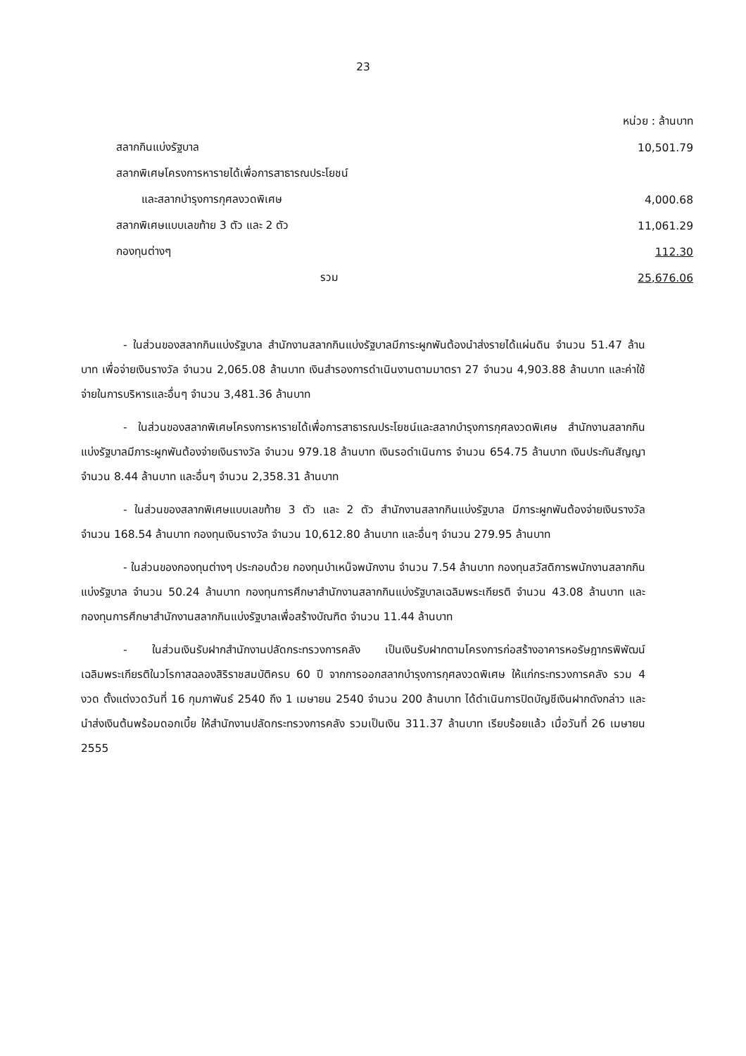23
| | หน่วย : ล้านบาท |
| สลากกินแบ่งรัฐบาล | 10,501.79 |
| สลากพิเศษโครงการหารายได้เพื่อการสาธารณประโยชน์ | |
| และสลากบำรุงการกุศลงวดพิเศษ | 4,000.68 |
| สลากพิเศษแบบเลขท้าย 3 ตัว และ 2 ตัว | 11,061.29 |
| กองทุนต่างๆ | 112.30 |
| รวม | 25,676.06 |
- ในส่วนของสลากกินแบ่งรัฐบาล สำนักงานสลากกินแบ่งรัฐบาลมีภาระผูกพันต้องนำส่งรายได้แผ่นดิน จำนวน 51.47 ล้านบาท เพื่อจ่ายเงินรางวัล จำนวน 2,065.08 ล้านบาท เงินสำรองการดำเนินงานตามมาตรา 27 จำนวน 4,903.88 ล้านบาท และค่าใช้จ่ายในการบริหารและอื่นๆ จำนวน 3,481.36 ล้านบาท
- ในส่วนของสลากพิเศษโครงการหารายได้เพื่อการสาธารณประโยชน์และสลากบำรุงการกุศลงวดพิเศษ สำนักงานสลากกินแบ่งรัฐบาลมีภาระผูกพันต้องจ่ายเงินรางวัล จำนวน 979.18 ล้านบาท เงินรอดำเนินการ จำนวน 654.75 ล้านบาท เงินประกันสัญญา จำนวน 8.44 ล้านบาท และอื่นๆ จำนวน 2,358.31 ล้านบาท
- ในส่วนของสลากพิเศษแบบเลขท้าย 3 ตัว และ 2 ตัว สำนักงานสลากกินแบ่งรัฐบาล มีภาระผูกพันต้องจ่ายเงินรางวัล จำนวน 168.54 ล้านบาท กองทุนเงินรางวัล จำนวน 10,612.80 ล้านบาท และอื่นๆ จำนวน 279.95 ล้านบาท
- ในส่วนของกองทุนต่างๆ ประกอบด้วย กองทุนบำเหน็จพนักงาน จำนวน 7.54 ล้านบาท กองทุนสวัสดิการพนักงานสลากกินแบ่งรัฐบาล จำนวน 50.24 ล้านบาท กองทุนการศึกษาสำนักงานสลากกินแบ่งรัฐบาลเฉลิมพระเกียรติ จำนวน 43.08 ล้านบาท และกองทุนการศึกษาสำนักงานสลากกินแบ่งรัฐบาลเพื่อสร้างบัณฑิต จำนวน 11.44 ล้านบาท
- ในส่วนเงินรับฝากสำนักงานปลัดกระทรวงการคลัง เป็นเงินรับฝากตามโครงการก่อสร้างอาคารหอรัษฎากรพิพัฒน์เฉลิมพระเกียรติในวโรกาสฉลองสิริราชสมบัติครบ 60 ปี จากการออกสลากบำรุงการกุศลงวดพิเศษ ให้แก่กระทรวงการคลัง รวม 4 งวด ตั้งแต่งวดวันที่ 16 กุมภาพันธ์ 2540 ถึง 1 เมษายน 2540 จำนวน 200 ล้านบาท ได้ดำเนินการปิดบัญชีเงินฝากดังกล่าว และนำส่งเงินต้นพร้อมดอกเบี้ย ให้สำนักงานปลัดกระทรวงการคลัง รวมเป็นเงิน 311.37 ล้านบาท เรียบร้อยแล้ว เมื่อวันที่ 26 เมษายน 2555